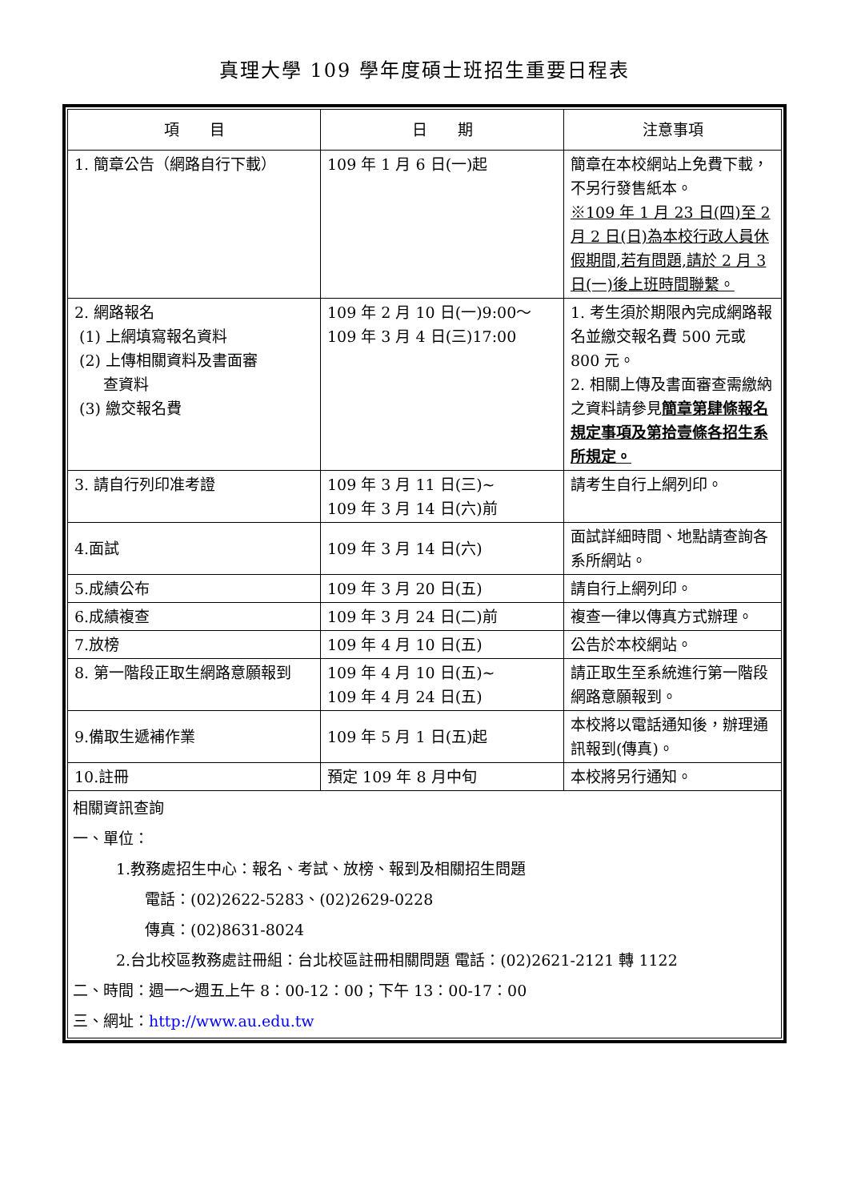真理大學 109 學年度碩士班招生重要日程表
| 項 目 | 日 期 | 注意事項 |
| --- | --- | --- |
| 1. 簡章公告（網路自行下載） | 109 年 1 月 6 日(一)起 | 簡章在本校網站上免費下載，不另行發售紙本。 ※109 年 1 月 23 日(四)至 2 月 2 日(日)為本校行政人員休假期間,若有問題,請於 2 月 3 日(一)後上班時間聯繫。 |
| 2. 網路報名 (1) 上網填寫報名資料 (2) 上傳相關資料及書面審 查資料 (3) 繳交報名費 | 109 年 2 月 10 日(一)9:00～ 109 年 3 月 4 日(三)17:00 | 1. 考生須於期限內完成網路報名並繳交報名費 500 元或 800 元。 2. 相關上傳及書面審查需繳納之資料請參見 簡章第肆條報名規定事項及第拾壹條各招生系所規定。 |
| 3. 請自行列印准考證 | 109 年 3 月 11 日(三)~ 109 年 3 月 14 日(六)前 | 請考生自行上網列印。 |
| 4.面試 | 109 年 3 月 14 日(六) | 面試詳細時間、地點請查詢各系所網站。 |
| 5.成績公布 | 109 年 3 月 20 日(五) | 請自行上網列印。 |
| 6.成績複查 | 109 年 3 月 24 日(二)前 | 複查一律以傳真方式辦理。 |
| 7.放榜 | 109 年 4 月 10 日(五) | 公告於本校網站。 |
| 8. 第一階段正取生網路意願報到 | 109 年 4 月 10 日(五)~ 109 年 4 月 24 日(五) | 請正取生至系統進行第一階段網路意願報到。 |
| 9.備取生遞補作業 | 109 年 5 月 1 日(五)起 | 本校將以電話通知後，辦理通訊報到(傳真)。 |
| 10.註冊 | 預定 109 年 8 月中旬 | 本校將另行通知。 |
相關資訊查詢
一、單位：
1.教務處招生中心：報名、考試、放榜、報到及相關招生問題
電話：(02)2622-5283、(02)2629-0228
傳真：(02)8631-8024
2.台北校區教務處註冊組：台北校區註冊相關問題 電話：(02)2621-2121 轉 1122
二、時間：週一～週五上午 8：00-12：00；下午 13：00-17：00
三、網址：http://www.au.edu.tw